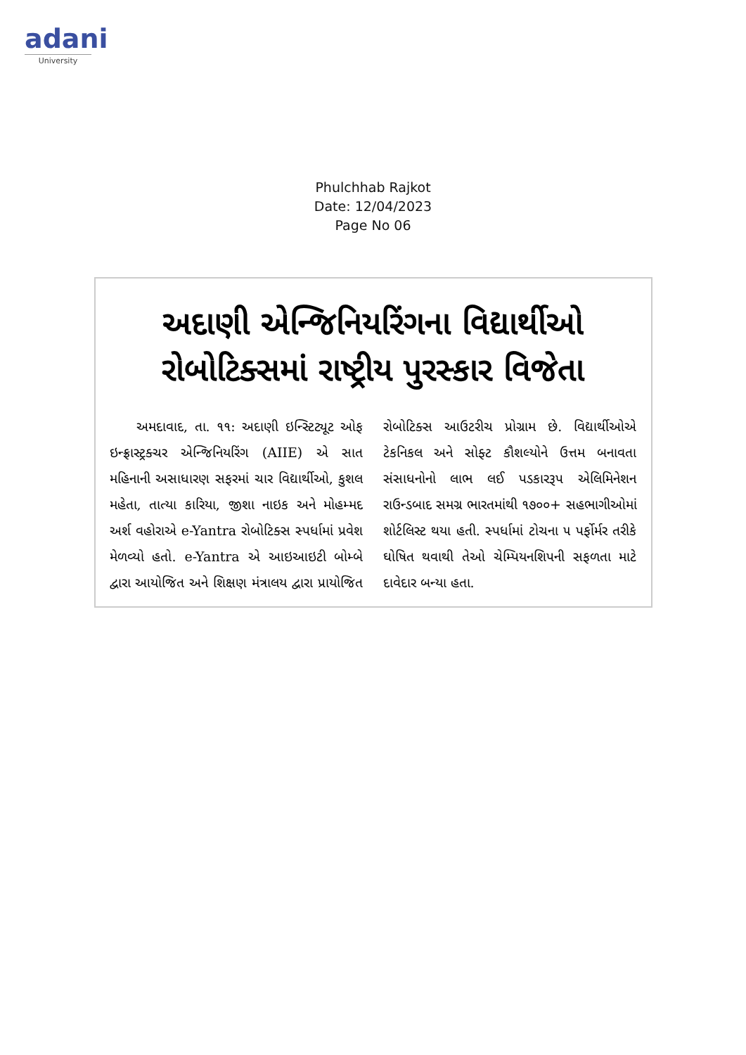adani
University
Phulchhab Rajkot
Date: 12/04/2023
Page No 06
અદાણી એન્જિનિયરિંગના વિદ્યાર્થીઓ રોબોટિક્સમાં રાષ્ટ્રીય પુરસ્કાર વિજેતા
અમદાવાદ, તા. ૧૧: અદાણી ઇન્સ્ટિટ્યૂટ ઓફ ઇન્ફ્રાસ્ટ્રક્ચર એન્જિનિયરિંગ (AIIE) એ સાત મહિનાની અસાધારણ સફરમાં ચાર વિદ્યાર્થીઓ, કુશલ મહેતા, તાત્યા કારિયા, જીશા નાઇક અને મોહમ્મદ અર્શ વહોરાએ e-Yantra રોબોટિક્સ સ્પર્ધામાં પ્રવેશ મેળવ્યો હતો. e-Yantra એ આઇઆઇટી બોમ્બે દ્વારા આયોજિત અને શિક્ષણ મંત્રાલય દ્વારા પ્રાયોજિત રોબોટિક્સ આઉટરીચ પ્રોગ્રામ છે. વિદ્યાર્થીઓએ ટેકનિકલ અને સોફ્ટ કૌશલ્યોને ઉત્તમ બનાવતા સંસાધનોનો લાભ લઈ પડકારરૂપ એલિમિનેશન રાઉન્ડબાદ સમગ્ર ભારતમાંથી ૧૭૦૦+ સહભાગીઓમાં શોર્ટલિસ્ટ થયા હતી. સ્પર્ધામાં ટોચના ૫ પર્ફોર્મર તરીકે ઘોષિત થવાથી તેઓ ચેમ્પિયનશિપની સફળતા માટે દાવેદાર બન્યા હતા.